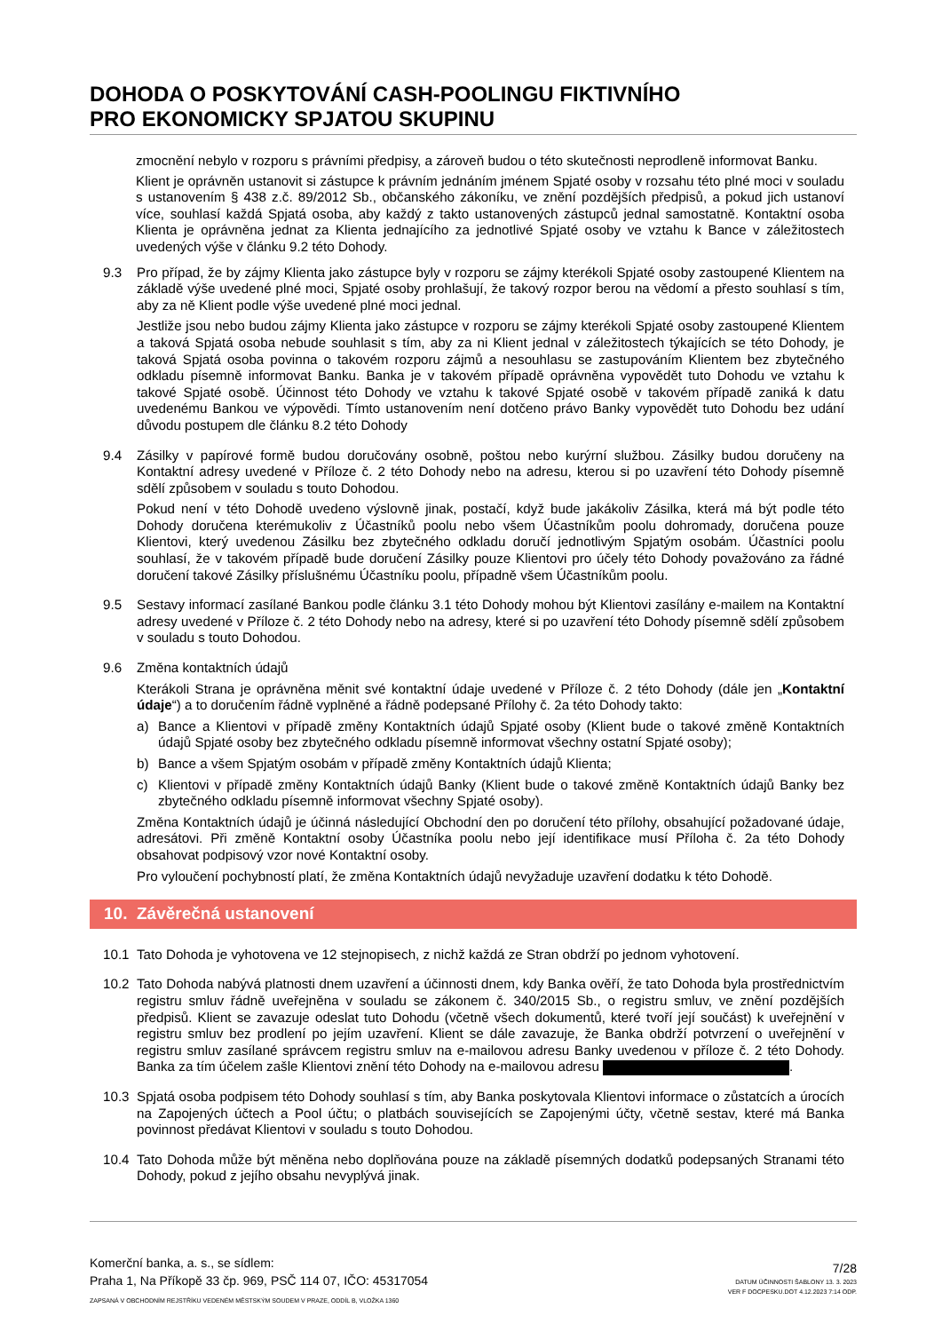DOHODA O POSKYTOVÁNÍ CASH-POOLINGU FIKTIVNÍHO
PRO EKONOMICKY SPJATOU SKUPINU
zmocnění nebylo v rozporu s právními předpisy, a zároveň budou o této skutečnosti neprodleně informovat Banku.
Klient je oprávněn ustanovit si zástupce k právním jednáním jménem Spjaté osoby v rozsahu této plné moci v souladu s ustanovením § 438 z.č. 89/2012 Sb., občanského zákoníku, ve znění pozdějších předpisů, a pokud jich ustanoví více, souhlasí každá Spjatá osoba, aby každý z takto ustanovených zástupců jednal samostatně. Kontaktní osoba Klienta je oprávněna jednat za Klienta jednajícího za jednotlivé Spjaté osoby ve vztahu k Bance v záležitostech uvedených výše v článku 9.2 této Dohody.
9.3 Pro případ, že by zájmy Klienta jako zástupce byly v rozporu se zájmy kterékoli Spjaté osoby zastoupené Klientem na základě výše uvedené plné moci, Spjaté osoby prohlašují, že takový rozpor berou na vědomí a přesto souhlasí s tím, aby za ně Klient podle výše uvedené plné moci jednal.
Jestliže jsou nebo budou zájmy Klienta jako zástupce v rozporu se zájmy kterékoli Spjaté osoby zastoupené Klientem a taková Spjatá osoba nebude souhlasit s tím, aby za ni Klient jednal v záležitostech týkajících se této Dohody, je taková Spjatá osoba povinna o takovém rozporu zájmů a nesouhlasu se zastupováním Klientem bez zbytečného odkladu písemně informovat Banku. Banka je v takovém případě oprávněna vypovědět tuto Dohodu ve vztahu k takové Spjaté osobě. Účinnost této Dohody ve vztahu k takové Spjaté osobě v takovém případě zaniká k datu uvedenému Bankou ve výpovědi. Tímto ustanovením není dotčeno právo Banky vypovědět tuto Dohodu bez udání důvodu postupem dle článku 8.2 této Dohody
9.4 Zásilky v papírové formě budou doručovány osobně, poštou nebo kurýrní službou. Zásilky budou doručeny na Kontaktní adresy uvedené v Příloze č. 2 této Dohody nebo na adresu, kterou si po uzavření této Dohody písemně sdělí způsobem v souladu s touto Dohodou.
Pokud není v této Dohodě uvedeno výslovně jinak, postačí, když bude jakákoliv Zásilka, která má být podle této Dohody doručena kterémukoliv z Účastníků poolu nebo všem Účastníkům poolu dohromady, doručena pouze Klientovi, který uvedenou Zásilku bez zbytečného odkladu doručí jednotlivým Spjatým osobám. Účastníci poolu souhlasí, že v takovém případě bude doručení Zásilky pouze Klientovi pro účely této Dohody považováno za řádné doručení takové Zásilky příslušnému Účastníku poolu, případně všem Účastníkům poolu.
9.5 Sestavy informací zasílané Bankou podle článku 3.1 této Dohody mohou být Klientovi zasílány e-mailem na Kontaktní adresy uvedené v Příloze č. 2 této Dohody nebo na adresy, které si po uzavření této Dohody písemně sdělí způsobem v souladu s touto Dohodou.
9.6 Změna kontaktních údajů
Kterákoli Strana je oprávněna měnit své kontaktní údaje uvedené v Příloze č. 2 této Dohody (dále jen „Kontaktní údaje“) a to doručením řádně vyplněné a řádně podepsané Přílohy č. 2a této Dohody takto:
a) Bance a Klientovi v případě změny Kontaktních údajů Spjaté osoby (Klient bude o takové změně Kontaktních údajů Spjaté osoby bez zbytečného odkladu písemně informovat všechny ostatní Spjaté osoby);
b) Bance a všem Spjatým osobám v případě změny Kontaktních údajů Klienta;
c) Klientovi v případě změny Kontaktních údajů Banky (Klient bude o takové změně Kontaktních údajů Banky bez zbytečného odkladu písemně informovat všechny Spjaté osoby).
Změna Kontaktních údajů je účinná následující Obchodní den po doručení této přílohy, obsahující požadované údaje, adresátovi. Při změně Kontaktní osoby Účastníka poolu nebo její identifikace musí Příloha č. 2a této Dohody obsahovat podpisový vzor nové Kontaktní osoby.
Pro vyloučení pochybností platí, že změna Kontaktních údajů nevyžaduje uzavření dodatku k této Dohodě.
10. Závěrečná ustanovení
10.1 Tato Dohoda je vyhotovena ve 12 stejnopisech, z nichž každá ze Stran obdrží po jednom vyhotovení.
10.2 Tato Dohoda nabývá platnosti dnem uzavření a účinnosti dnem, kdy Banka ověří, že tato Dohoda byla prostřednictvím registru smluv řádně uveřejněna v souladu se zákonem č. 340/2015 Sb., o registru smluv, ve znění pozdějších předpisů. Klient se zavazuje odeslat tuto Dohodu (včetně všech dokumentů, které tvoří její součást) k uveřejnění v registru smluv bez prodlení po jejím uzavření. Klient se dále zavazuje, že Banka obdrží potvrzení o uveřejnění v registru smluv zasílané správcem registru smluv na e-mailovou adresu Banky uvedenou v příloze č. 2 této Dohody. Banka za tím účelem zašle Klientovi znění této Dohody na e-mailovou adresu .
10.3 Spjatá osoba podpisem této Dohody souhlasí s tím, aby Banka poskytovala Klientovi informace o zůstatcích a úrocích na Zapojených účtech a Pool účtu; o platbách souvisejících se Zapojenými účty, včetně sestav, které má Banka povinnost předávat Klientovi v souladu s touto Dohodou.
10.4 Tato Dohoda může být měněna nebo doplňována pouze na základě písemných dodatků podepsaných Stranami této Dohody, pokud z jejího obsahu nevyplývá jinak.
Komerční banka, a. s., se sídlem:
Praha 1, Na Příkopě 33 čp. 969, PSČ 114 07, IČO: 45317054
ZAPSANÁ V OBCHODNÍM REJSTŘÍKU VEDENÉM MĚSTSKÝM SOUDEM V PRAZE, ODDÍL B, VLOŽKA 1360
7/28
DATUM ÚČINNOSTI ŠABLONY 13. 3. 2023
VER F DOCPESKU.DOT 4.12.2023 7:14 ODP.